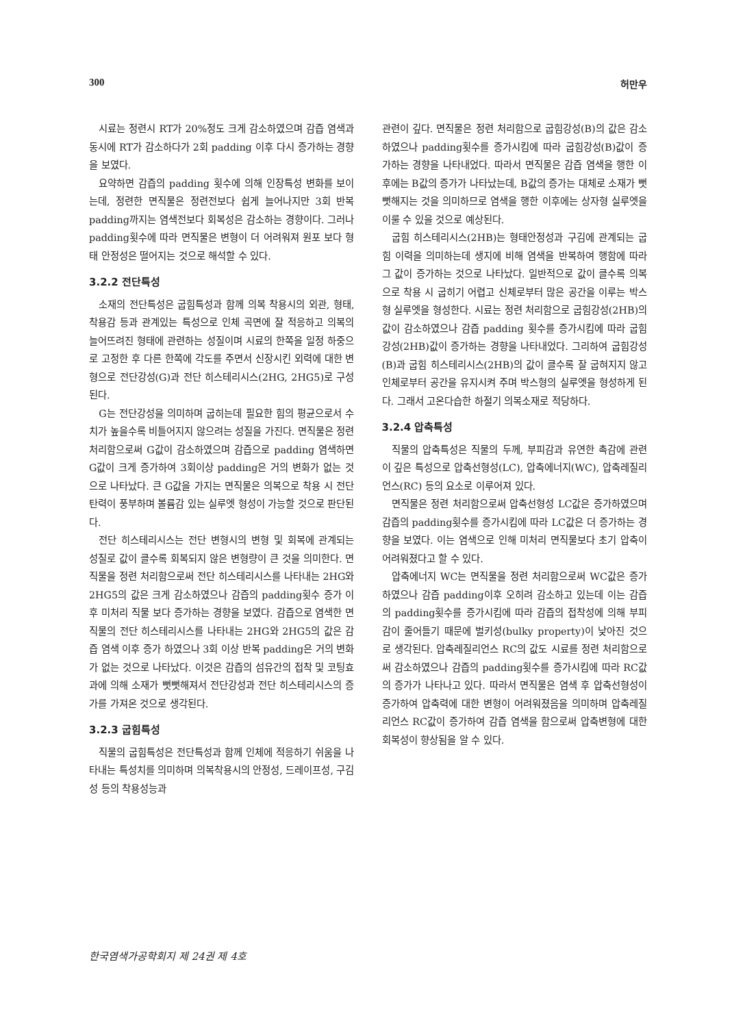300 허만우
시료는 정련시 RT가 20%정도 크게 감소하였으며 감즙 염색과 동시에 RT가 감소하다가 2회 padding 이후 다시 증가하는 경향을 보였다.
요약하면 감즙의 padding 횟수에 의해 인장특성 변화를 보이는데, 정련한 면직물은 정련전보다 쉽게 늘어나지만 3회 반복 padding까지는 염색전보다 회복성은 감소하는 경향이다. 그러나 padding횟수에 따라 면직물은 변형이 더 어려워져 원포 보다 형태 안정성은 떨어지는 것으로 해석할 수 있다.
3.2.2 전단특성
소재의 전단특성은 굽힘특성과 함께 의복 착용시의 외관, 형태, 착용감 등과 관계있는 특성으로 인체 곡면에 잘 적응하고 의복의 늘어뜨려진 형태에 관련하는 성질이며 시료의 한쪽을 일정 하중으로 고정한 후 다른 한쪽에 각도를 주면서 신장시킨 외력에 대한 변형으로 전단강성(G)과 전단 히스테리시스(2HG, 2HG5)로 구성된다.
G는 전단강성을 의미하며 굽히는데 필요한 힘의 평균으로서 수치가 높을수록 비틀어지지 않으려는 성질을 가진다. 면직물은 정련 처리함으로써 G값이 감소하였으며 감즙으로 padding 염색하면 G값이 크게 증가하여 3회이상 padding은 거의 변화가 없는 것으로 나타났다. 큰 G값을 가지는 면직물은 의복으로 착용 시 전단탄력이 풍부하며 볼륨감 있는 실루엣 형성이 가능할 것으로 판단된다.
전단 히스테리시스는 전단 변형시의 변형 및 회복에 관계되는 성질로 값이 클수록 회복되지 않은 변형량이 큰 것을 의미한다. 면직물을 정련 처리함으로써 전단 히스테리시스를 나타내는 2HG와 2HG5의 값은 크게 감소하였으나 감즙의 padding횟수 증가 이후 미처리 직물 보다 증가하는 경향을 보였다. 감즙으로 염색한 면직물의 전단 히스테리시스를 나타내는 2HG와 2HG5의 값은 감즙 염색 이후 증가 하였으나 3회 이상 반복 padding은 거의 변화가 없는 것으로 나타났다. 이것은 감즙의 섬유간의 접착 및 코팅효과에 의해 소재가 뻣뻣해져서 전단강성과 전단 히스테리시스의 증가를 가져온 것으로 생각된다.
3.2.3 굽힘특성
직물의 굽힘특성은 전단특성과 함께 인체에 적응하기 쉬움을 나타내는 특성치를 의미하며 의복착용시의 안정성, 드레이프성, 구김성 등의 착용성능과
관련이 깊다. 면직물은 정련 처리함으로 굽힘강성(B)의 값은 감소하였으나 padding횟수를 증가시킴에 따라 굽힘강성(B)값이 증가하는 경향을 나타내었다. 따라서 면직물은 감즙 염색을 행한 이후에는 B값의 증가가 나타났는데, B값의 증가는 대체로 소재가 뻣뻣해지는 것을 의미하므로 염색을 행한 이후에는 상자형 실루엣을 이룰 수 있을 것으로 예상된다.
굽힘 히스테리시스(2HB)는 형태안정성과 구김에 관계되는 굽힘 이력을 의미하는데 생지에 비해 염색을 반복하여 행함에 따라 그 값이 증가하는 것으로 나타났다. 일반적으로 값이 클수록 의복으로 착용 시 굽히기 어렵고 신체로부터 많은 공간을 이루는 박스형 실루엣을 형성한다. 시료는 정련 처리함으로 굽힘강성(2HB)의 값이 감소하였으나 감즙 padding 횟수를 증가시킴에 따라 굽힘강성(2HB)값이 증가하는 경향을 나타내었다. 그리하여 굽힘강성(B)과 굽힘 히스테리시스(2HB)의 값이 클수록 잘 굽혀지지 않고 인체로부터 공간을 유지시켜 주며 박스형의 실루엣을 형성하게 된다. 그래서 고온다습한 하절기 의복소재로 적당하다.
3.2.4 압축특성
직물의 압축특성은 직물의 두께, 부피감과 유연한 촉감에 관련이 깊은 특성으로 압축선형성(LC), 압축에너지(WC), 압축레질리언스(RC) 등의 요소로 이루어져 있다.
면직물은 정련 처리함으로써 압축선형성 LC값은 증가하였으며 감즙의 padding횟수를 증가시킴에 따라 LC값은 더 증가하는 경향을 보였다. 이는 염색으로 인해 미처리 면직물보다 초기 압축이 어려워졌다고 할 수 있다.
압축에너지 WC는 면직물을 정련 처리함으로써 WC값은 증가하였으나 감즙 padding이후 오히려 감소하고 있는데 이는 감즙의 padding횟수를 증가시킴에 따라 감즙의 접착성에 의해 부피감이 줄어들기 때문에 벌키성(bulky property)이 낮아진 것으로 생각된다. 압축레질리언스 RC의 값도 시료를 정련 처리함으로써 감소하였으나 감즙의 padding횟수를 증가시킴에 따라 RC값의 증가가 나타나고 있다. 따라서 면직물은 염색 후 압축선형성이 증가하여 압축력에 대한 변형이 어려워졌음을 의미하며 압축레질리언스 RC값이 증가하여 감즙 염색을 함으로써 압축변형에 대한 회복성이 향상됨을 알 수 있다.
한국염색가공학회지 제 24권 제 4호